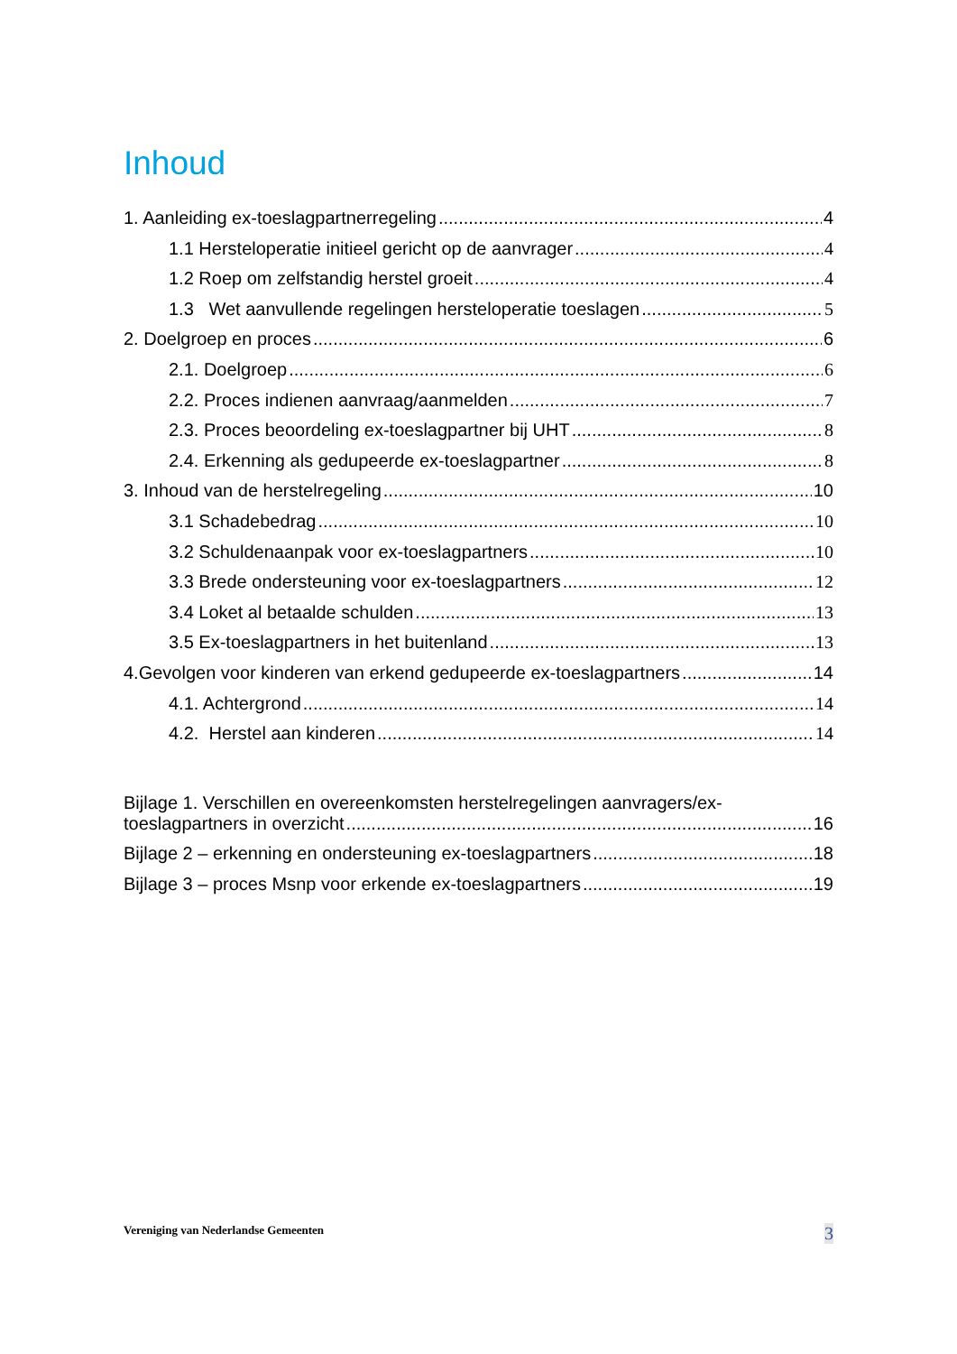Inhoud
1. Aanleiding ex-toeslagpartnerregeling 4
1.1 Hersteloperatie initieel gericht op de aanvrager 4
1.2 Roep om zelfstandig herstel groeit 4
1.3 Wet aanvullende regelingen hersteloperatie toeslagen 5
2. Doelgroep en proces 6
2.1. Doelgroep 6
2.2. Proces indienen aanvraag/aanmelden 7
2.3. Proces beoordeling ex-toeslagpartner bij UHT 8
2.4. Erkenning als gedupeerde ex-toeslagpartner 8
3. Inhoud van de herstelregeling 10
3.1 Schadebedrag 10
3.2 Schuldenaanpak voor ex-toeslagpartners 10
3.3 Brede ondersteuning voor ex-toeslagpartners 12
3.4 Loket al betaalde schulden 13
3.5 Ex-toeslagpartners in het buitenland 13
4.Gevolgen voor kinderen van erkend gedupeerde ex-toeslagpartners 14
4.1. Achtergrond 14
4.2. Herstel aan kinderen 14
Bijlage 1. Verschillen en overeenkomsten herstelregelingen aanvragers/ex-
toeslagpartners in overzicht 16
Bijlage 2 – erkenning en ondersteuning ex-toeslagpartners 18
Bijlage 3 – proces Msnp voor erkende ex-toeslagpartners 19
Vereniging van Nederlandse Gemeenten 3